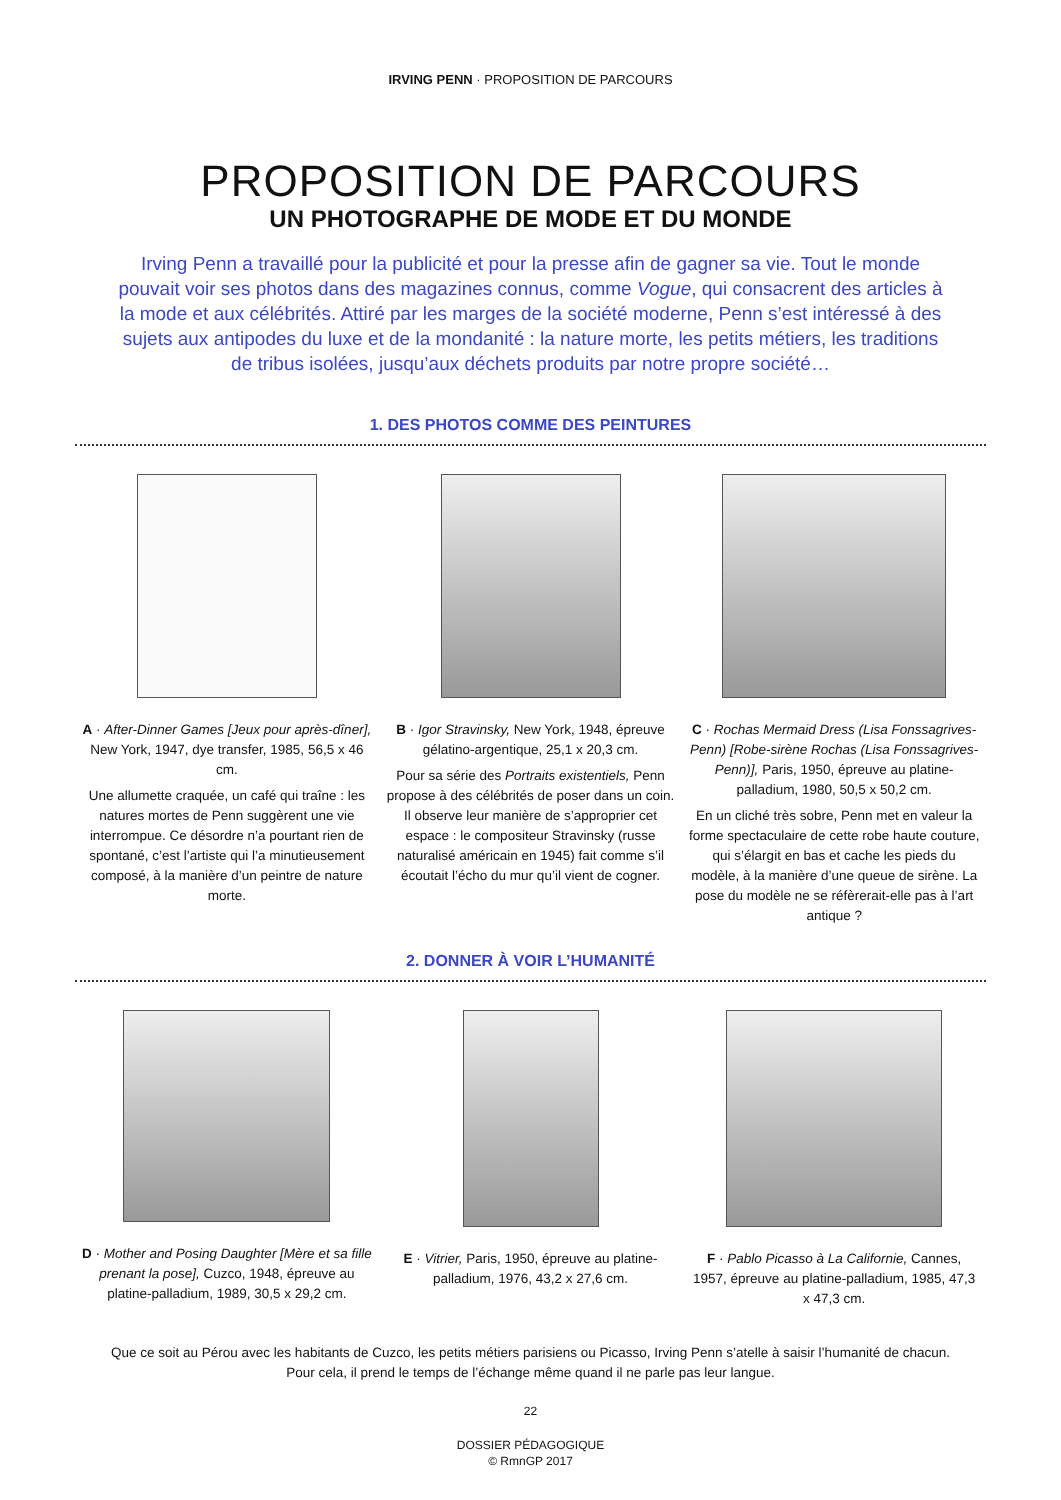IRVING PENN · PROPOSITION DE PARCOURS
PROPOSITION DE PARCOURS
UN PHOTOGRAPHE DE MODE ET DU MONDE
Irving Penn a travaillé pour la publicité et pour la presse afin de gagner sa vie. Tout le monde pouvait voir ses photos dans des magazines connus, comme Vogue, qui consacrent des articles à la mode et aux célébrités. Attiré par les marges de la société moderne, Penn s’est intéressé à des sujets aux antipodes du luxe et de la mondanité : la nature morte, les petits métiers, les traditions de tribus isolées, jusqu’aux déchets produits par notre propre société…
1. DES PHOTOS COMME DES PEINTURES
A · After-Dinner Games [Jeux pour après-dîner], New York, 1947, dye transfer, 1985, 56,5 x 46 cm.
Une allumette craquée, un café qui traîne : les natures mortes de Penn suggèrent une vie interrompue. Ce désordre n’a pourtant rien de spontané, c’est l’artiste qui l’a minutieusement composé, à la manière d’un peintre de nature morte.
B · Igor Stravinsky, New York, 1948, épreuve gélatino-argentique, 25,1 x 20,3 cm.
Pour sa série des Portraits existentiels, Penn propose à des célébrités de poser dans un coin. Il observe leur manière de s’approprier cet espace : le compositeur Stravinsky (russe naturalisé américain en 1945) fait comme s’il écoutait l’écho du mur qu’il vient de cogner.
C · Rochas Mermaid Dress (Lisa Fonssagrives-Penn) [Robe-sirène Rochas (Lisa Fonssagrives-Penn)], Paris, 1950, épreuve au platine-palladium, 1980, 50,5 x 50,2 cm.
En un cliché très sobre, Penn met en valeur la forme spectaculaire de cette robe haute couture, qui s’élargit en bas et cache les pieds du modèle, à la manière d’une queue de sirène. La pose du modèle ne se réfèrerait-elle pas à l’art antique ?
2. DONNER À VOIR L’HUMANITÉ
D · Mother and Posing Daughter [Mère et sa fille prenant la pose], Cuzco, 1948, épreuve au platine-palladium, 1989, 30,5 x 29,2 cm.
E · Vitrier, Paris, 1950, épreuve au platine-palladium, 1976, 43,2 x 27,6 cm.
F · Pablo Picasso à La Californie, Cannes, 1957, épreuve au platine-palladium, 1985, 47,3 x 47,3 cm.
Que ce soit au Pérou avec les habitants de Cuzco, les petits métiers parisiens ou Picasso, Irving Penn s’atelle à saisir l’humanité de chacun.
Pour cela, il prend le temps de l’échange même quand il ne parle pas leur langue.
22
DOSSIER PÉDAGOGIQUE
© RmnGP 2017